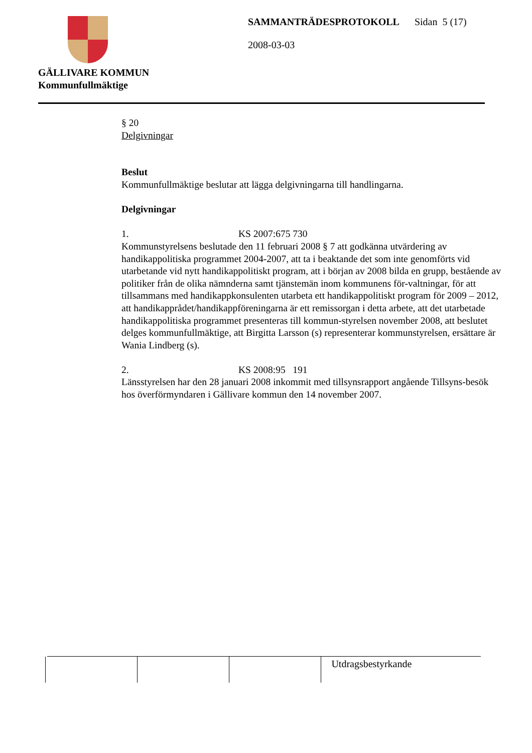GÄLLIVARE KOMMUN
Kommunfullmäktige
SAMMANTRÄDESPROTOKOLL Sidan 5 (17)
2008-03-03
§ 20
Delgivningar
Beslut
Kommunfullmäktige beslutar att lägga delgivningarna till handlingarna.
Delgivningar
1. KS 2007:675 730
Kommunstyrelsens beslutade den 11 februari 2008 § 7 att godkänna utvärdering av handikappolitiska programmet 2004-2007, att ta i beaktande det som inte genomförts vid utarbetande vid nytt handikappolitiskt program, att i början av 2008 bilda en grupp, bestående av politiker från de olika nämnderna samt tjänstemän inom kommunens för-valtningar, för att tillsammans med handikappkonsulenten utarbeta ett handikappolitiskt program för 2009 – 2012, att handikapprådet/handikappföreningarna är ett remissorgan i detta arbete, att det utarbetade handikappolitiska programmet presenteras till kommun-styrelsen november 2008, att beslutet delges kommunfullmäktige, att Birgitta Larsson (s) representerar kommunstyrelsen, ersättare är Wania Lindberg (s).
2. KS 2008:95 191
Länsstyrelsen har den 28 januari 2008 inkommit med tillsynsrapport angående Tillsyns-besök hos överförmyndaren i Gällivare kommun den 14 november 2007.
| | | | Utdragsbestyrkande |